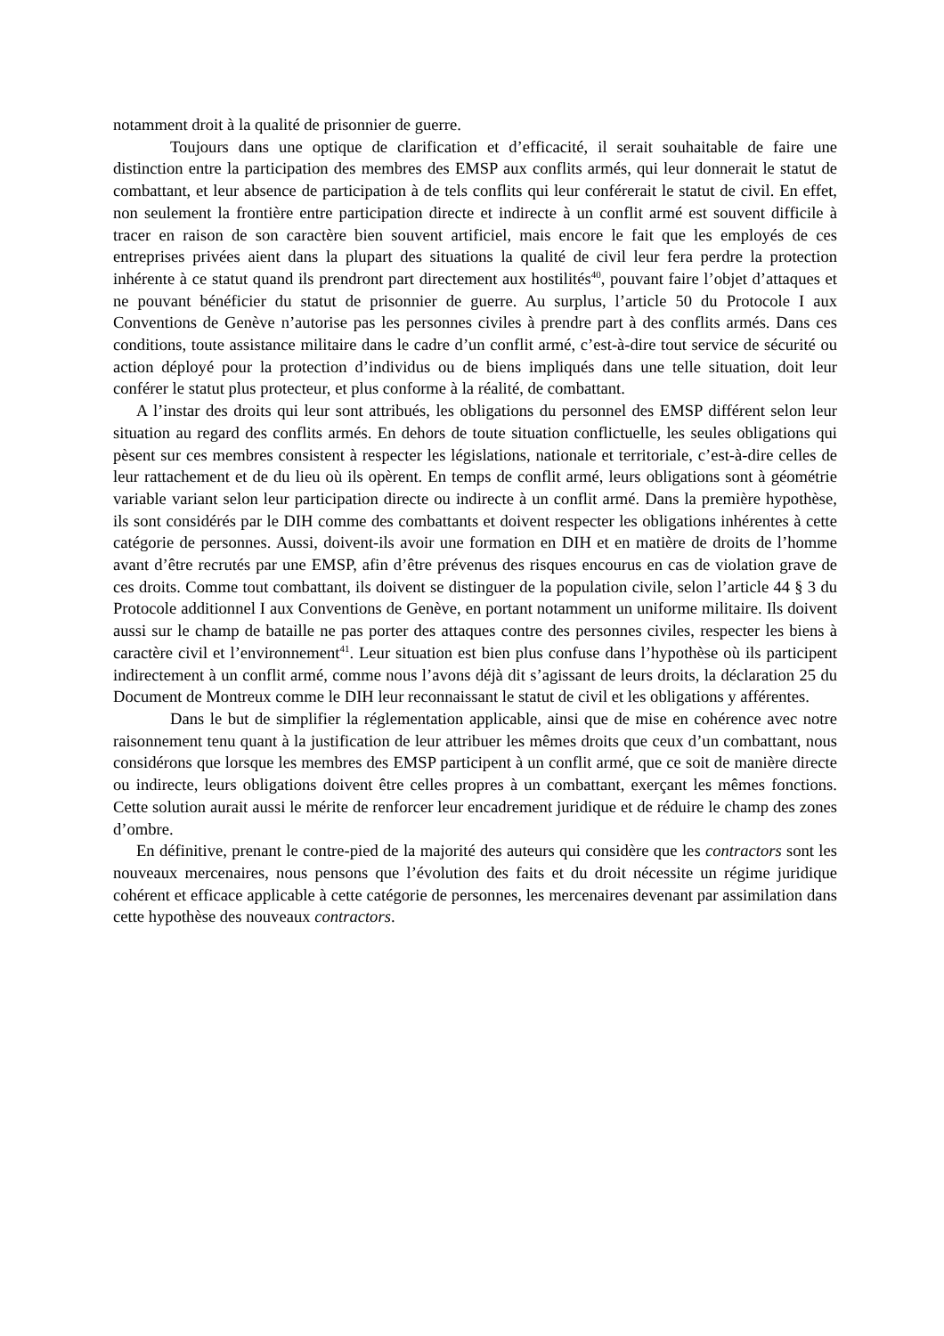notamment droit à la qualité de prisonnier de guerre.
Toujours dans une optique de clarification et d’efficacité, il serait souhaitable de faire une distinction entre la participation des membres des EMSP aux conflits armés, qui leur donnerait le statut de combattant, et leur absence de participation à de tels conflits qui leur conférerait le statut de civil. En effet, non seulement la frontière entre participation directe et indirecte à un conflit armé est souvent difficile à tracer en raison de son caractère bien souvent artificiel, mais encore le fait que les employés de ces entreprises privées aient dans la plupart des situations la qualité de civil leur fera perdre la protection inhérente à ce statut quand ils prendront part directement aux hostilités<sup>40</sup>, pouvant faire l’objet d’attaques et ne pouvant bénéficier du statut de prisonnier de guerre. Au surplus, l’article 50 du Protocole I aux Conventions de Genève n’autorise pas les personnes civiles à prendre part à des conflits armés. Dans ces conditions, toute assistance militaire dans le cadre d’un conflit armé, c’est-à-dire tout service de sécurité ou action déployé pour la protection d’individus ou de biens impliqués dans une telle situation, doit leur conférer le statut plus protecteur, et plus conforme à la réalité, de combattant.
A l’instar des droits qui leur sont attribués, les obligations du personnel des EMSP différent selon leur situation au regard des conflits armés. En dehors de toute situation conflictuelle, les seules obligations qui pèsent sur ces membres consistent à respecter les législations, nationale et territoriale, c’est-à-dire celles de leur rattachement et de du lieu où ils opèrent. En temps de conflit armé, leurs obligations sont à géométrie variable variant selon leur participation directe ou indirecte à un conflit armé. Dans la première hypothèse, ils sont considérés par le DIH comme des combattants et doivent respecter les obligations inhérentes à cette catégorie de personnes. Aussi, doivent-ils avoir une formation en DIH et en matière de droits de l’homme avant d’être recrutés par une EMSP, afin d’être prévenus des risques encourus en cas de violation grave de ces droits. Comme tout combattant, ils doivent se distinguer de la population civile, selon l’article 44 § 3 du Protocole additionnel I aux Conventions de Genève, en portant notamment un uniforme militaire. Ils doivent aussi sur le champ de bataille ne pas porter des attaques contre des personnes civiles, respecter les biens à caractère civil et l’environnement<sup>41</sup>. Leur situation est bien plus confuse dans l’hypothèse où ils participent indirectement à un conflit armé, comme nous l’avons déjà dit s’agissant de leurs droits, la déclaration 25 du Document de Montreux comme le DIH leur reconnaissant le statut de civil et les obligations y afférentes.
Dans le but de simplifier la réglementation applicable, ainsi que de mise en cohérence avec notre raisonnement tenu quant à la justification de leur attribuer les mêmes droits que ceux d’un combattant, nous considérons que lorsque les membres des EMSP participent à un conflit armé, que ce soit de manière directe ou indirecte, leurs obligations doivent être celles propres à un combattant, exerçant les mêmes fonctions. Cette solution aurait aussi le mérite de renforcer leur encadrement juridique et de réduire le champ des zones d’ombre.
En définitive, prenant le contre-pied de la majorité des auteurs qui considère que les contractors sont les nouveaux mercenaires, nous pensons que l’évolution des faits et du droit nécessite un régime juridique cohérent et efficace applicable à cette catégorie de personnes, les mercenaires devenant par assimilation dans cette hypothèse des nouveaux contractors.